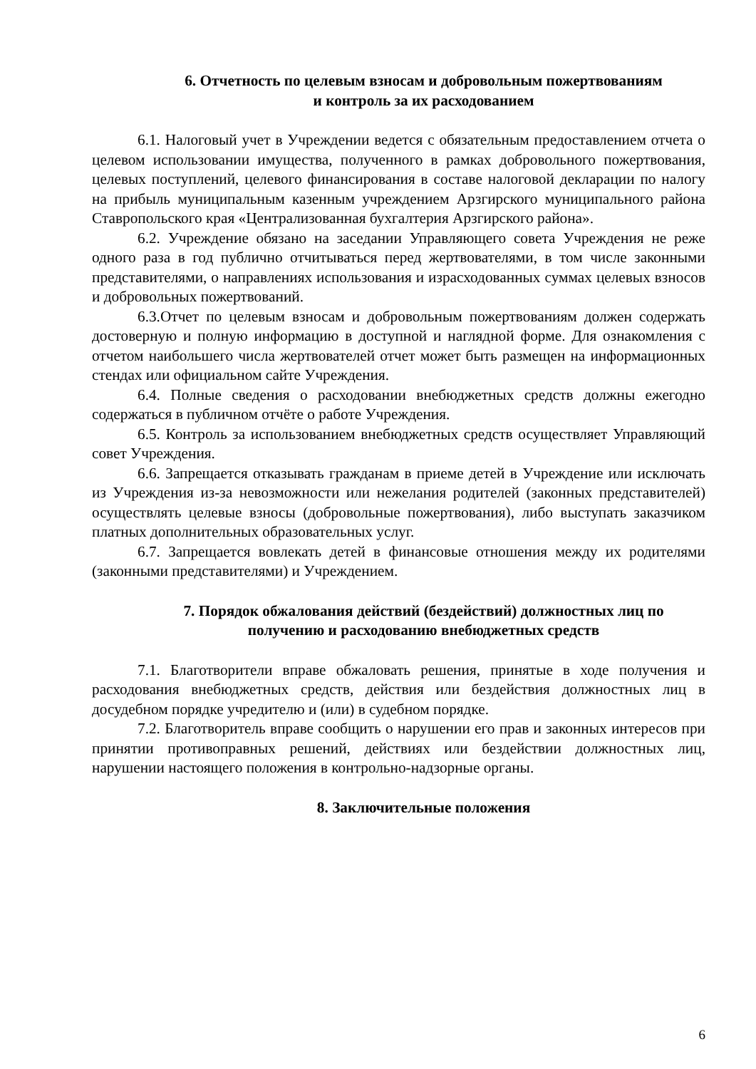6. Отчетность по целевым взносам и добровольным пожертвованиям
и контроль за их расходованием
6.1. Налоговый учет в Учреждении ведется с обязательным предоставлением отчета о целевом использовании имущества, полученного в рамках добровольного пожертвования, целевых поступлений, целевого финансирования в составе налоговой декларации по налогу на прибыль муниципальным казенным учреждением Арзгирского муниципального района Ставропольского края «Централизованная бухгалтерия Арзгирского района».
6.2. Учреждение обязано на заседании Управляющего совета Учреждения не реже одного раза в год публично отчитываться перед жертвователями, в том числе законными представителями, о направлениях использования и израсходованных суммах целевых взносов и добровольных пожертвований.
6.3.Отчет по целевым взносам и добровольным пожертвованиям должен содержать достоверную и полную информацию в доступной и наглядной форме. Для ознакомления с отчетом наибольшего числа жертвователей отчет может быть размещен на информационных стендах или официальном сайте Учреждения.
6.4. Полные сведения о расходовании внебюджетных средств должны ежегодно содержаться в публичном отчёте о работе Учреждения.
6.5. Контроль за использованием внебюджетных средств осуществляет Управляющий совет Учреждения.
6.6. Запрещается отказывать гражданам в приеме детей в Учреждение или исключать из Учреждения из-за невозможности или нежелания родителей (законных представителей) осуществлять целевые взносы (добровольные пожертвования), либо выступать заказчиком платных дополнительных образовательных услуг.
6.7. Запрещается вовлекать детей в финансовые отношения между их родителями (законными представителями) и Учреждением.
7. Порядок обжалования действий (бездействий) должностных лиц по
получению и расходованию внебюджетных средств
7.1. Благотворители вправе обжаловать решения, принятые в ходе получения и расходования внебюджетных средств, действия или бездействия должностных лиц в досудебном порядке учредителю и (или) в судебном порядке.
7.2. Благотворитель вправе сообщить о нарушении его прав и законных интересов при принятии противоправных решений, действиях или бездействии должностных лиц, нарушении настоящего положения в контрольно-надзорные органы.
8. Заключительные положения
6